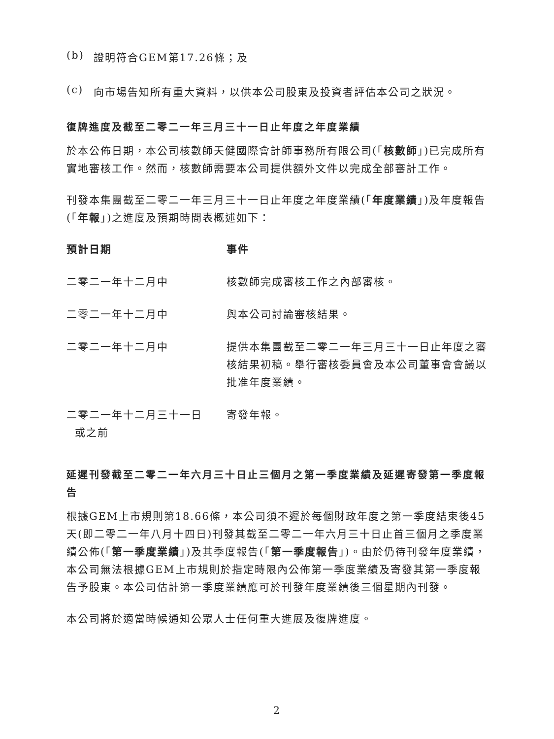(b) 證明符合GEM第17.26條；及
(c) 向市場告知所有重大資料，以供本公司股東及投資者評估本公司之狀況。
復牌進度及截至二零二一年三月三十一日止年度之年度業績
於本公佈日期，本公司核數師天健國際會計師事務所有限公司(「核數師」)已完成所有實地審核工作。然而，核數師需要本公司提供額外文件以完成全部審計工作。
刊發本集團截至二零二一年三月三十一日止年度之年度業績(「年度業績」)及年度報告(「年報」)之進度及預期時間表概述如下：
| 預計日期 | 事件 |
| --- | --- |
| 二零二一年十二月中 | 核數師完成審核工作之內部審核。 |
| 二零二一年十二月中 | 與本公司討論審核結果。 |
| 二零二一年十二月中 | 提供本集團截至二零二一年三月三十一日止年度之審核結果初稿。舉行審核委員會及本公司董事會會議以批准年度業績。 |
| 二零二一年十二月三十一日 或之前 | 寄發年報。 |
延遲刊發截至二零二一年六月三十日止三個月之第一季度業績及延遲寄發第一季度報告
根據GEM上市規則第18.66條，本公司須不遲於每個財政年度之第一季度結束後45天(即二零二一年八月十四日)刊發其截至二零二一年六月三十日止首三個月之季度業績公佈(「第一季度業績」)及其季度報告(「第一季度報告」)。由於仍待刊發年度業績，本公司無法根據GEM上市規則於指定時限內公佈第一季度業績及寄發其第一季度報告予股東。本公司估計第一季度業績應可於刊發年度業績後三個星期內刊發。
本公司將於適當時候通知公眾人士任何重大進展及復牌進度。
2